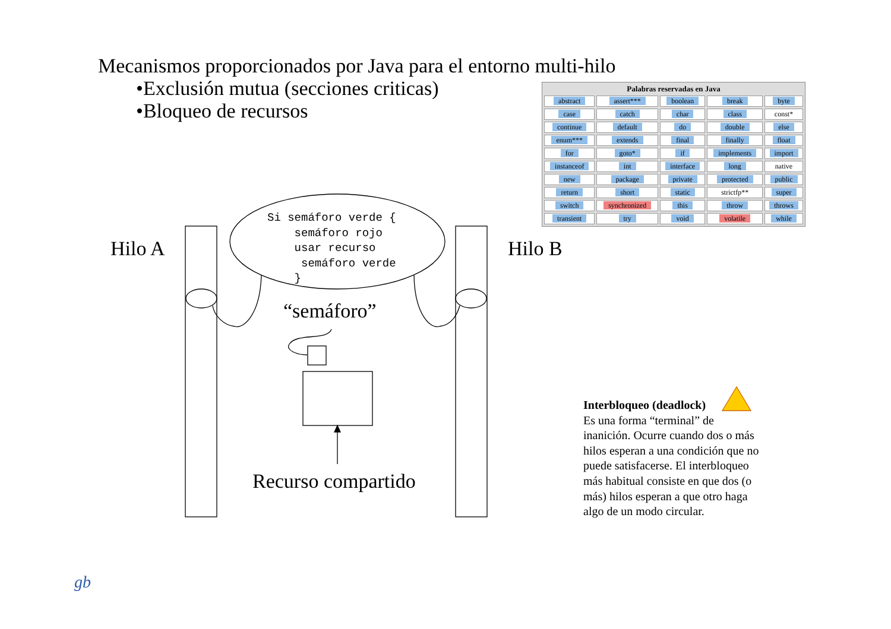Mecanismos proporcionados por Java para el entorno multi-hilo
•Exclusión mutua (secciones criticas)
•Bloqueo de recursos
| Palabras reservadas en Java | | | | |
| --- | --- | --- | --- | --- |
| abstract | assert*** | boolean | break | byte |
| case | catch | char | class | const* |
| continue | default | do | double | else |
| enum*** | extends | final | finally | float |
| for | goto* | if | implements | import |
| instanceof | int | interface | long | native |
| new | package | private | protected | public |
| return | short | static | strictfp** | super |
| switch | synchronized | this | throw | throws |
| transient | try | void | volatile | while |
Si semáforo verde { semáforo rojo usar recurso semáforo verde }
Hilo A Hilo B
“semáforo”
Recurso compartido
Interbloqueo (deadlock)
Es una forma “terminal” de inanición. Ocurre cuando dos o más hilos esperan a una condición que no puede satisfacerse. El interbloqueo más habitual consiste en que dos (o más) hilos esperan a que otro haga algo de un modo circular.
gb